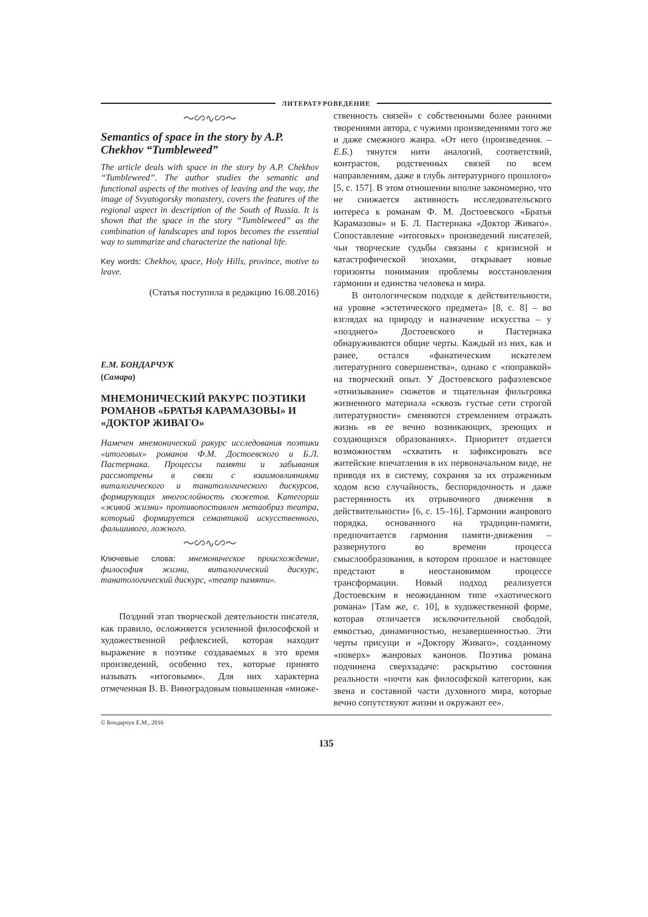ЛИТЕРАТУРОВЕДЕНИЕ
〜∽∿∽〜
Semantics of space in the story by A.P. Chekhov “Tumbleweed”
The article deals with space in the story by A.P. Chekhov “Tumbleweed”. The author studies the semantic and functional aspects of the motives of leaving and the way, the image of Svyatogorsky monastery, covers the features of the regional aspect in description of the South of Russia. It is shown that the space in the story “Tumbleweed” as the combination of landscapes and topos becomes the essential way to summarize and characterize the national life.
Key words: Chekhov, space, Holy Hills, province, motive to leave.
(Статья поступила в редакцию 16.08.2016)
Е.М. БОНДАРЧУК
(Самара)
МНЕМОНИЧЕСКИЙ РАКУРС ПОЭТИКИ РОМАНОВ «БРАТЬЯ КАРАМАЗОВЫ» И «ДОКТОР ЖИВАГО»
Намечен мнемонический ракурс исследования поэтики «итоговых» романов Ф.М. Достоевского и Б.Л. Пастернака. Процессы памяти и забывания рассмотрены в связи с взаимовлияниями виталогического и танатологического дискурсов, формирующих многослойность сюжетов. Категории «живой жизни» противопоставлен метаобраз театра, который формируется семантикой искусственного, фальшивого, ложного.
〜∽∿∽〜
Ключевые слова: мнемоническое происхождение, философия жизни, виталогический дискурс, танатологический дискурс, «театр памяти».
Поздний этап творческой деятельности писателя, как правило, осложняется усиленной философской и художественной рефлексией, которая находит выражение в поэтике создаваемых в это время произведений, особенно тех, которые принято называть «итоговыми». Для них характерна отмеченная В. В. Виноградовым повышенная «множе-
ственность связей» с собственными более ранними творениями автора, с чужими произведениями того же и даже смежного жанра. «От него (произведения. – Е.Б.) тянутся нити аналогий, соответствий, контрастов, родственных связей по всем направлениям, даже в глубь литературного прошлого» [5, с. 157]. В этом отношении вполне закономерно, что не снижается активность исследовательского интереса к романам Ф. М. Достоевского «Братья Карамазовы» и Б. Л. Пастернака «Доктор Живаго». Сопоставление «итоговых» произведений писателей, чьи творческие судьбы связаны с кризисной и катастрофической эпохами, открывает новые горизонты понимания проблемы восстановления гармонии и единства человека и мира.
В онтологическом подходе к действительности, на уровне «эстетического предмета» [8, с. 8] – во взглядах на природу и назначение искусства – у «позднего» Достоевского и Пастернака обнаруживаются общие черты. Каждый из них, как и ранее, остался «фанатическим искателем литературного совершенства», однако с «поправкой» на творческий опыт. У Достоевского рафаэлевское «отнизывание» сюжетов и тщательная фильтровка жизненного материала «сквозь густые сети строгой литературности» сменяются стремлением отражать жизнь «в ее вечно возникающих, зреющих и создающихся образованиях». Приоритет отдается возможностям «схватить и зафиксировать все житейские впечатления в их первоначальном виде, не приводя их в систему, сохраняя за их отраженным ходом всю случайность, беспорядочность и даже растерянность их отрывочного движения в действительности» [6, с. 15–16]. Гармонии жанрового порядка, основанного на традиции-памяти, предпочитается гармония памяти-движения – развернутого во времени процесса смыслообразования, в котором прошлое и настоящее предстают в неостановимом процессе трансформации. Новый подход реализуется Достоевским в неожиданном типе «хаотического романа» [Там же, с. 10], в художественной форме, которая отличается исключительной свободой, емкостью, динамичностью, незавершенностью. Эти черты присущи и «Доктору Живаго», созданному «поверх» жанровых канонов. Поэтика романа подчинена сверхзадаче: раскрытию состояния реальности «почти как философской категории, как звена и составной части духовного мира, которые вечно сопутствуют жизни и окружают ее».
© Бондарчук Е.М., 2016
135